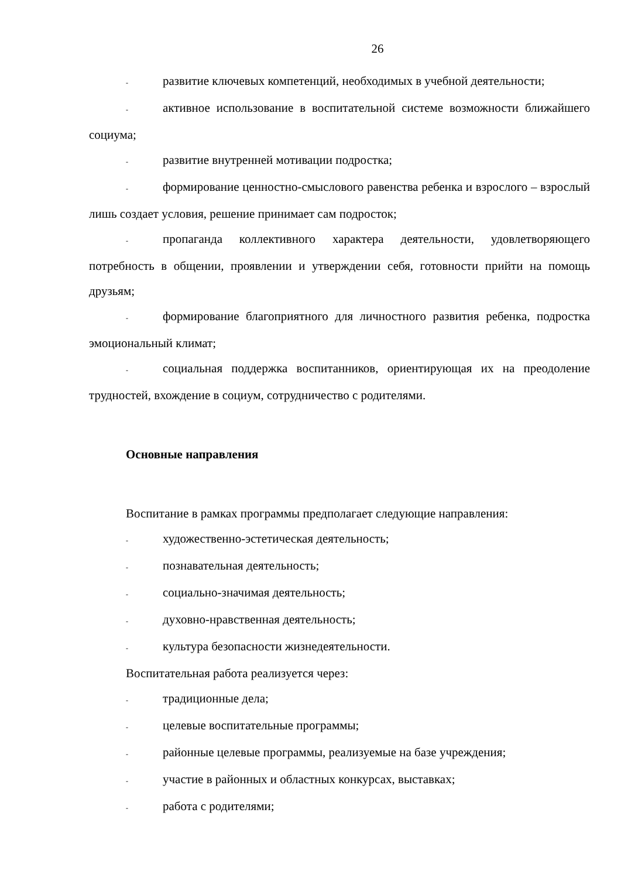26
- развитие ключевых компетенций, необходимых в учебной деятельности;
- активное использование в воспитательной системе возможности ближайшего социума;
- развитие внутренней мотивации подростка;
- формирование ценностно-смыслового равенства ребенка и взрослого – взрослый лишь создает условия, решение принимает сам подросток;
- пропаганда коллективного характера деятельности, удовлетворяющего потребность в общении, проявлении и утверждении себя, готовности прийти на помощь друзьям;
- формирование благоприятного для личностного развития ребенка, подростка эмоциональный климат;
- социальная поддержка воспитанников, ориентирующая их на преодоление трудностей, вхождение в социум, сотрудничество с родителями.
Основные направления
Воспитание в рамках программы предполагает следующие направления:
- художественно-эстетическая деятельность;
- познавательная деятельность;
- социально-значимая деятельность;
- духовно-нравственная деятельность;
- культура безопасности жизнедеятельности.
Воспитательная работа реализуется через:
- традиционные дела;
- целевые воспитательные программы;
- районные целевые программы, реализуемые на базе учреждения;
- участие в районных и областных конкурсах, выставках;
- работа с родителями;